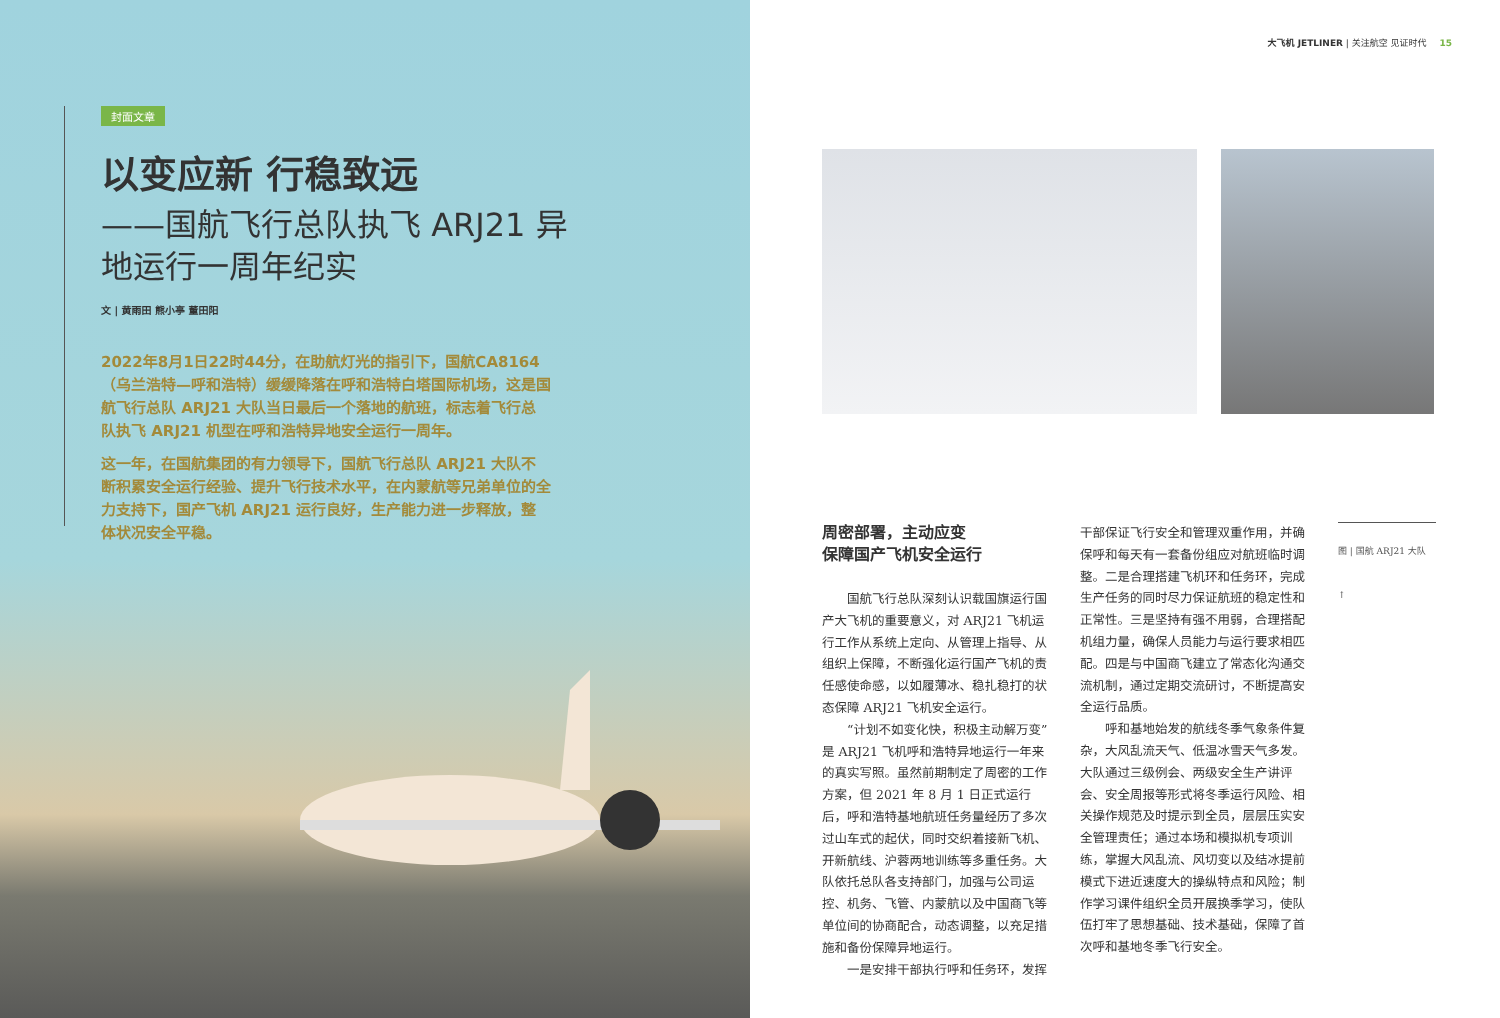封面文章
以变应新 行稳致远
——国航飞行总队执飞 ARJ21 异地运行一周年纪实
文 | 黄雨田 熊小亭 董田阳
2022年8月1日22时44分，在助航灯光的指引下，国航CA8164（乌兰浩特—呼和浩特）缓缓降落在呼和浩特白塔国际机场，这是国航飞行总队 ARJ21 大队当日最后一个落地的航班，标志着飞行总队执飞 ARJ21 机型在呼和浩特异地安全运行一周年。
这一年，在国航集团的有力领导下，国航飞行总队 ARJ21 大队不断积累安全运行经验、提升飞行技术水平，在内蒙航等兄弟单位的全力支持下，国产飞机 ARJ21 运行良好，生产能力进一步释放，整体状况安全平稳。
大飞机 JETLINER | 关注航空 见证时代 15
周密部署，主动应变
保障国产飞机安全运行
国航飞行总队深刻认识载国旗运行国产大飞机的重要意义，对 ARJ21 飞机运行工作从系统上定向、从管理上指导、从组织上保障，不断强化运行国产飞机的责任感使命感，以如履薄冰、稳扎稳打的状态保障 ARJ21 飞机安全运行。
“计划不如变化快，积极主动解万变”是 ARJ21 飞机呼和浩特异地运行一年来的真实写照。虽然前期制定了周密的工作方案，但 2021 年 8 月 1 日正式运行后，呼和浩特基地航班任务量经历了多次过山车式的起伏，同时交织着接新飞机、开新航线、沪蓉两地训练等多重任务。大队依托总队各支持部门，加强与公司运控、机务、飞管、内蒙航以及中国商飞等单位间的协商配合，动态调整，以充足措施和备份保障异地运行。
一是安排干部执行呼和任务环，发挥
干部保证飞行安全和管理双重作用，并确保呼和每天有一套备份组应对航班临时调整。二是合理搭建飞机环和任务环，完成生产任务的同时尽力保证航班的稳定性和正常性。三是坚持有强不用弱，合理搭配机组力量，确保人员能力与运行要求相匹配。四是与中国商飞建立了常态化沟通交流机制，通过定期交流研讨，不断提高安全运行品质。
呼和基地始发的航线冬季气象条件复杂，大风乱流天气、低温冰雪天气多发。大队通过三级例会、两级安全生产讲评会、安全周报等形式将冬季运行风险、相关操作规范及时提示到全员，层层压实安全管理责任；通过本场和模拟机专项训练，掌握大风乱流、风切变以及结冰提前模式下进近速度大的操纵特点和风险；制作学习课件组织全员开展换季学习，使队伍打牢了思想基础、技术基础，保障了首次呼和基地冬季飞行安全。
图 | 国航 ARJ21 大队
↑